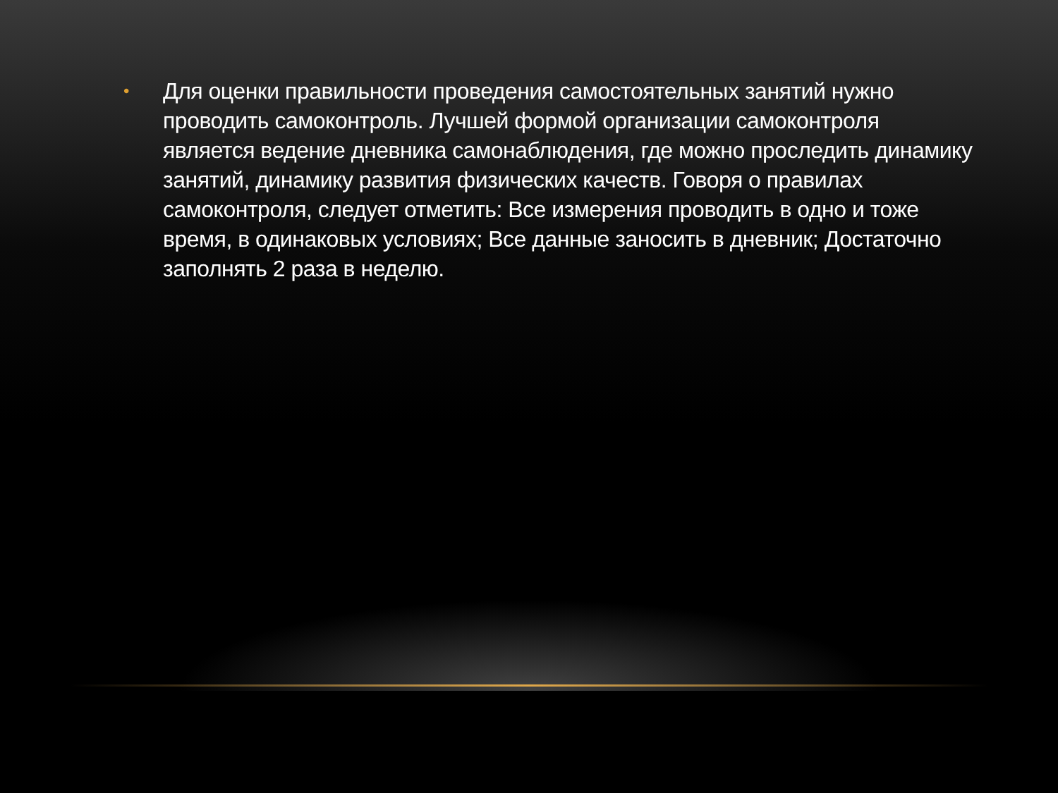•
Для оценки правильности проведения самостоятельных занятий нужно проводить самоконтроль. Лучшей формой организации самоконтроля является ведение дневника самонаблюдения, где можно проследить динамику занятий, динамику развития физических качеств. Говоря о правилах самоконтроля, следует отметить: Все измерения проводить в одно и тоже время, в одинаковых условиях; Все данные заносить в дневник; Достаточно заполнять 2 раза в неделю.